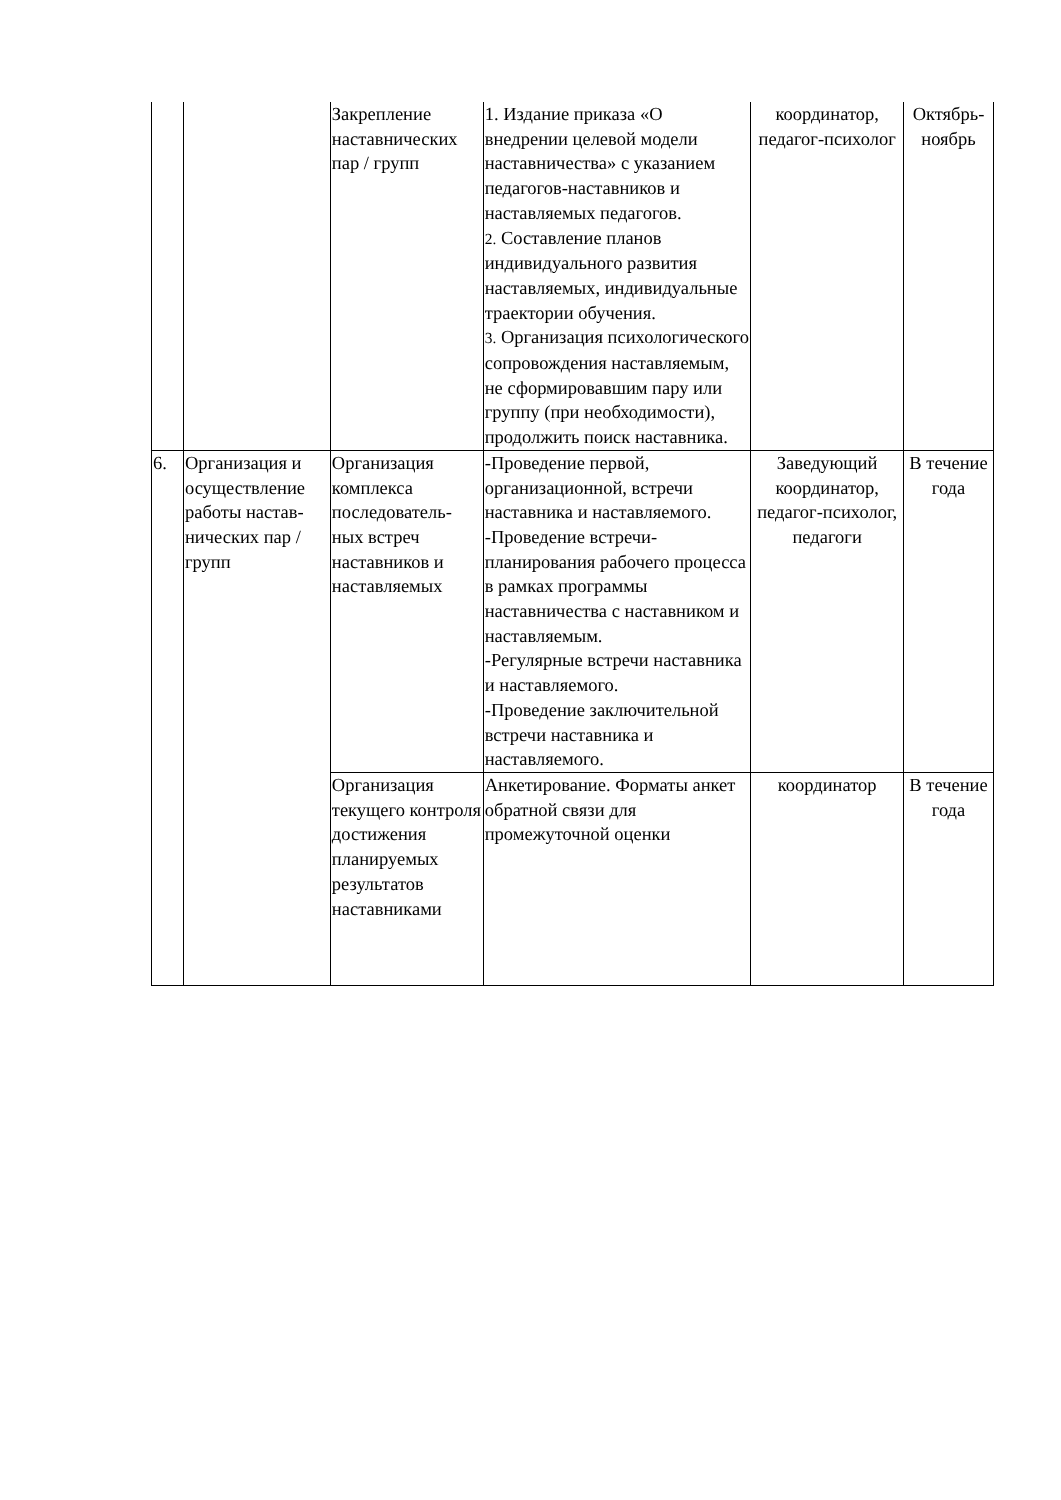| | | Закрепление наставнических пар / групп | 1. Издание приказа «О внедрении целевой модели наставничества» с указанием педагогов-наставников и наставляемых педагогов. 2. Составление планов индивидуального развития наставляемых, индивидуальные траектории обучения. 3. Организация психологического сопровождения наставляемым, не сформировавшим пару или группу (при необходимости), продолжить поиск наставника. | координатор, педагог-психолог | Октябрь-ноябрь |
| 6. | Организация и осуществление работы настав-нических пар / групп | Организация комплекса последователь-ных встреч наставников и наставляемых | -Проведение первой, организационной, встречи наставника и наставляемого. -Проведение встречи-планирования рабочего процесса в рамках программы наставничества с наставником и наставляемым. -Регулярные встречи наставника и наставляемого. -Проведение заключительной встречи наставника и наставляемого. | Заведующий координатор, педагог-психолог, педагоги | В течение года |
| | | Организация текущего контроля достижения планируемых результатов наставниками | Анкетирование. Форматы анкет обратной связи для промежуточной оценки | координатор | В течение года |